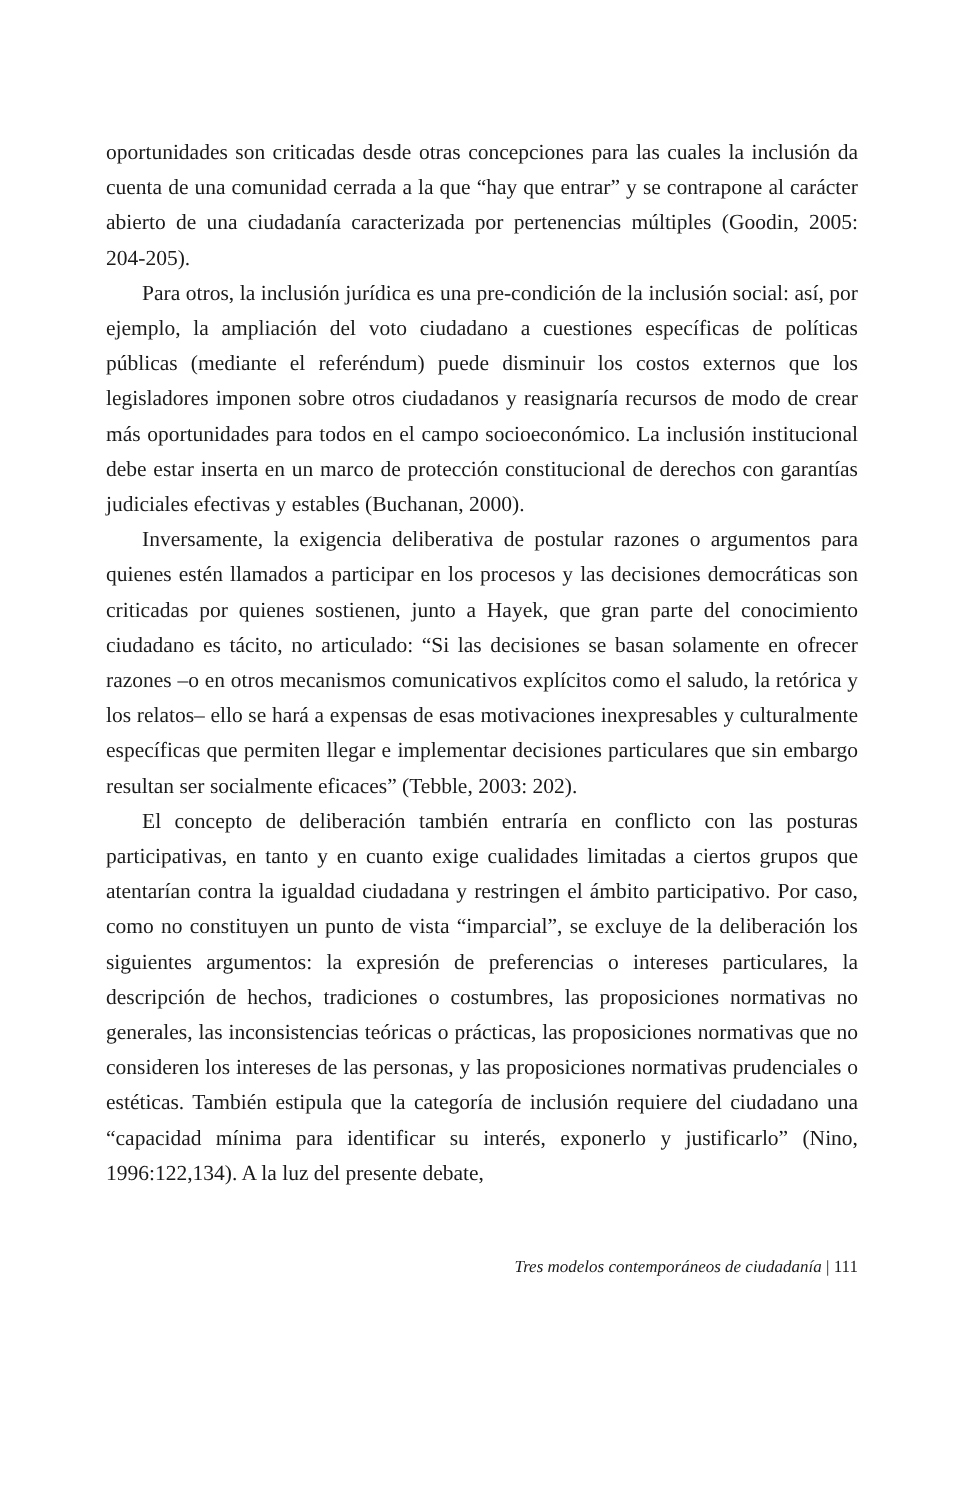oportunidades son criticadas desde otras concepciones para las cuales la inclusión da cuenta de una comunidad cerrada a la que “hay que entrar” y se contrapone al carácter abierto de una ciudadanía caracterizada por pertenencias múltiples (Goodin, 2005: 204-205).
Para otros, la inclusión jurídica es una pre-condición de la inclusión social: así, por ejemplo, la ampliación del voto ciudadano a cuestiones específicas de políticas públicas (mediante el referéndum) puede disminuir los costos externos que los legisladores imponen sobre otros ciudadanos y reasignaría recursos de modo de crear más oportunidades para todos en el campo socioeconómico. La inclusión institucional debe estar inserta en un marco de protección constitucional de derechos con garantías judiciales efectivas y estables (Buchanan, 2000).
Inversamente, la exigencia deliberativa de postular razones o argumentos para quienes estén llamados a participar en los procesos y las decisiones democráticas son criticadas por quienes sostienen, junto a Hayek, que gran parte del conocimiento ciudadano es tácito, no articulado: “Si las decisiones se basan solamente en ofrecer razones –o en otros mecanismos comunicativos explícitos como el saludo, la retórica y los relatos– ello se hará a expensas de esas motivaciones inexpresables y culturalmente específicas que permiten llegar e implementar decisiones particulares que sin embargo resultan ser socialmente eficaces” (Tebble, 2003: 202).
El concepto de deliberación también entraría en conflicto con las posturas participativas, en tanto y en cuanto exige cualidades limitadas a ciertos grupos que atentarían contra la igualdad ciudadana y restringen el ámbito participativo. Por caso, como no constituyen un punto de vista “imparcial”, se excluye de la deliberación los siguientes argumentos: la expresión de preferencias o intereses particulares, la descripción de hechos, tradiciones o costumbres, las proposiciones normativas no generales, las inconsistencias teóricas o prácticas, las proposiciones normativas que no consideren los intereses de las personas, y las proposiciones normativas prudenciales o estéticas. También estipula que la categoría de inclusión requiere del ciudadano una “capacidad mínima para identificar su interés, exponerlo y justificarlo” (Nino, 1996:122,134). A la luz del presente debate,
Tres modelos contemporáneos de ciudadanía | 111